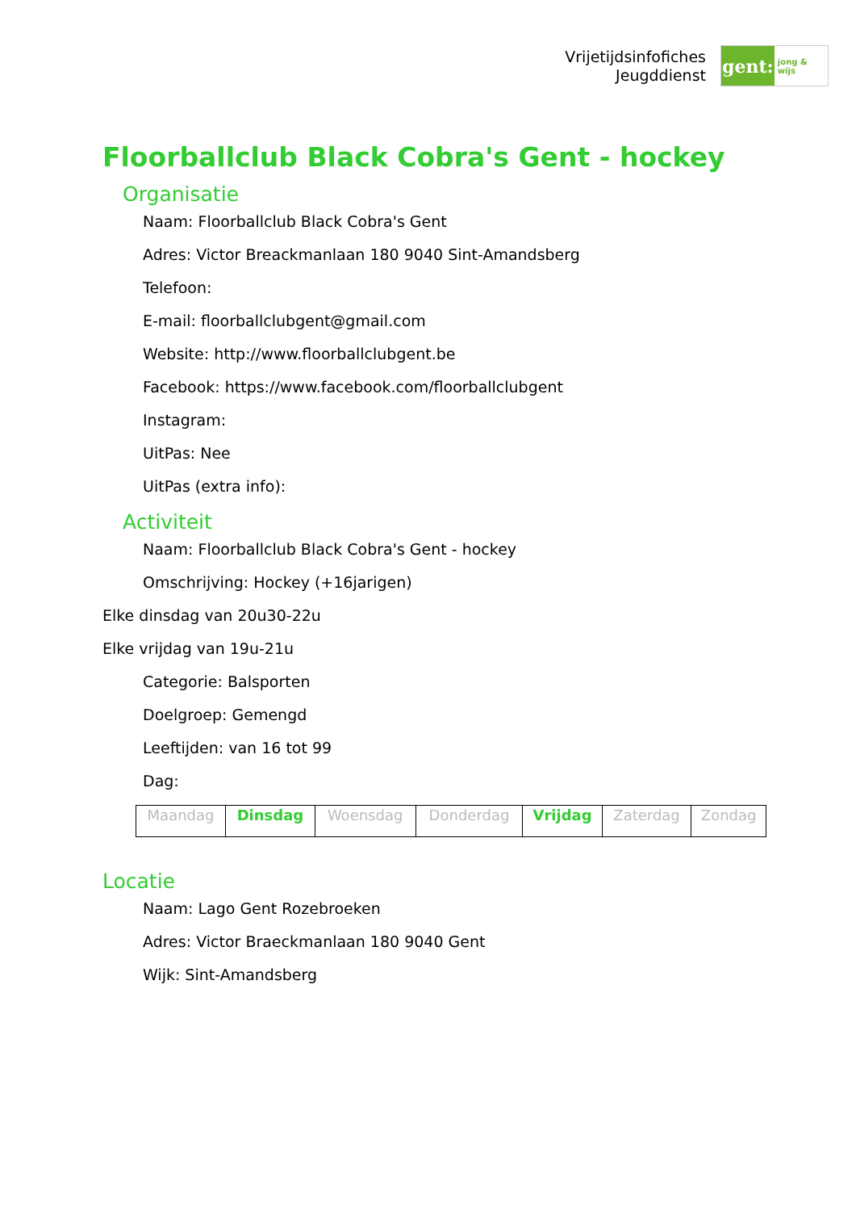Vrijetijdsinfofiches
Jeugddienst
gent:
jong & wijs
Floorballclub Black Cobra's Gent - hockey
Organisatie
Naam: Floorballclub Black Cobra's Gent
Adres: Victor Breackmanlaan 180 9040 Sint-Amandsberg
Telefoon:
E-mail: floorballclubgent@gmail.com
Website: http://www.floorballclubgent.be
Facebook: https://www.facebook.com/floorballclubgent
Instagram:
UitPas: Nee
UitPas (extra info):
Activiteit
Naam: Floorballclub Black Cobra's Gent - hockey
Omschrijving: Hockey (+16jarigen)
Elke dinsdag van 20u30-22u
Elke vrijdag van 19u-21u
Categorie: Balsporten
Doelgroep: Gemengd
Leeftijden: van 16 tot 99
Dag:
| Maandag | Dinsdag | Woensdag | Donderdag | Vrijdag | Zaterdag | Zondag |
Locatie
Naam: Lago Gent Rozebroeken
Adres: Victor Braeckmanlaan 180 9040 Gent
Wijk: Sint-Amandsberg